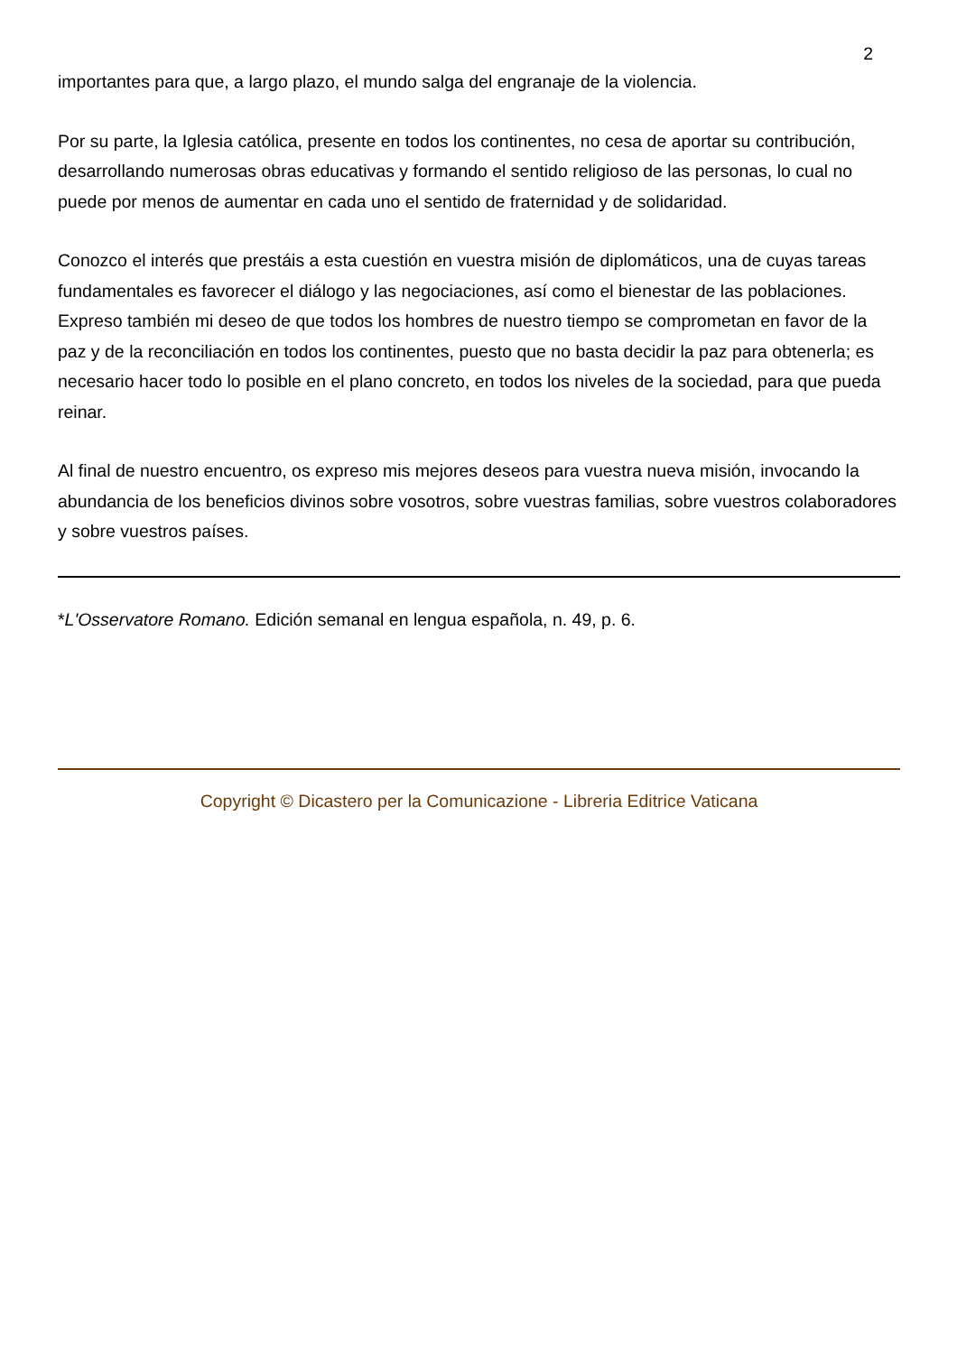2
importantes para que, a largo plazo, el mundo salga del engranaje de la violencia.
Por su parte, la Iglesia católica, presente en todos los continentes, no cesa de aportar su contribución, desarrollando numerosas obras educativas y formando el sentido religioso de las personas, lo cual no puede por menos de aumentar en cada uno el sentido de fraternidad y de solidaridad.
Conozco el interés que prestáis a esta cuestión en vuestra misión de diplomáticos, una de cuyas tareas fundamentales es favorecer el diálogo y las negociaciones, así como el bienestar de las poblaciones. Expreso también mi deseo de que todos los hombres de nuestro tiempo se comprometan en favor de la paz y de la reconciliación en todos los continentes, puesto que no basta decidir la paz para obtenerla; es necesario hacer todo lo posible en el plano concreto, en todos los niveles de la sociedad, para que pueda reinar.
Al final de nuestro encuentro, os expreso mis mejores deseos para vuestra nueva misión, invocando la abundancia de los beneficios divinos sobre vosotros, sobre vuestras familias, sobre vuestros colaboradores y sobre vuestros países.
*L'Osservatore Romano. Edición semanal en lengua española, n. 49, p. 6.
Copyright © Dicastero per la Comunicazione - Libreria Editrice Vaticana